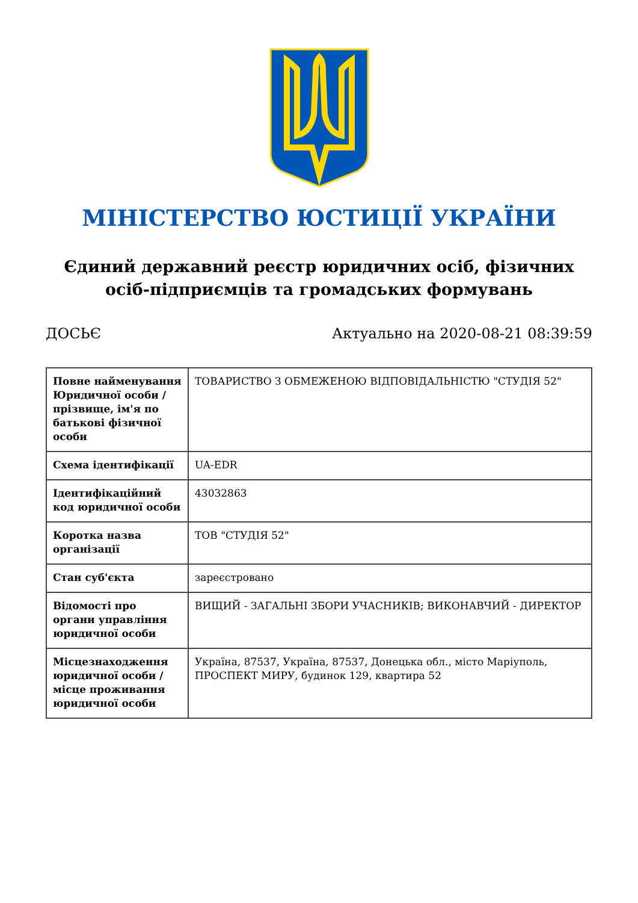МІНІСТЕРСТВО ЮСТИЦІЇ УКРАЇНИ
Єдиний державний реєстр юридичних осіб, фізичних осіб-підприємців та громадських формувань
ДОСЬЄ Актуально на 2020-08-21 08:39:59
| Повне найменування Юридичної особи / прізвище, ім'я по батькові фізичної особи | ТОВАРИСТВО З ОБМЕЖЕНОЮ ВІДПОВІДАЛЬНІСТЮ "СТУДІЯ 52" |
| Схема ідентифікації | UA-EDR |
| Ідентифікаційний код юридичної особи | 43032863 |
| Коротка назва організації | ТОВ "СТУДІЯ 52" |
| Стан суб'єкта | зареєстровано |
| Відомості про органи управління юридичної особи | ВИЩИЙ - ЗАГАЛЬНІ ЗБОРИ УЧАСНИКІВ; ВИКОНАВЧИЙ - ДИРЕКТОР |
| Місцезнаходження юридичної особи / місце проживання юридичної особи | Україна, 87537, Україна, 87537, Донецька обл., місто Маріуполь, ПРОСПЕКТ МИРУ, будинок 129, квартира 52 |